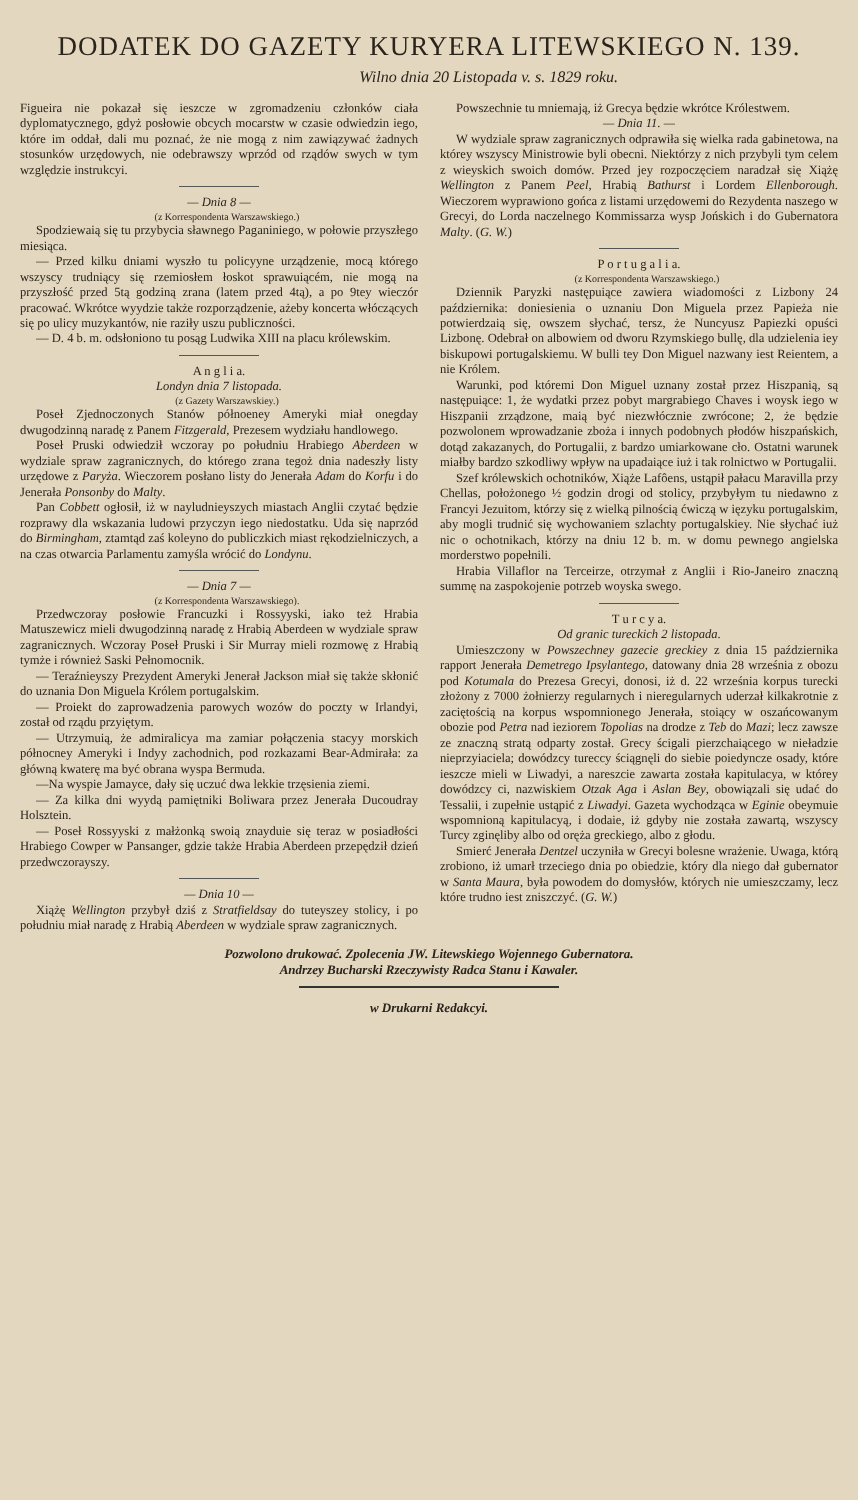DODATEK DO GAZETY KURYERA LITEWSKIEGO N. 139.
Wilno dnia 20 Listopada v. s. 1829 roku.
Figueira nie pokazał się ieszcze w zgromadzeniu członków ciała dyplomatycznego, gdyż posłowie obcych mocarstw w czasie odwiedzin iego, które im oddał, dali mu poznać, że nie mogą z nim zawiązywać żadnych stosunków urzędowych, nie odebrawszy wprzód od rządów swych w tym względzie instrukcyi.
— Dnia 8 —
(z Korrespondenta Warszawskiego.)
Spodziewaią się tu przybycia sławnego Paganiniego, w połowie przyszłego miesiąca.
— Przed kilku dniami wyszło tu policyyne urządzenie, mocą którego wszyscy trudniący się rzemiosłem łoskot sprawuiącém, nie mogą na przyszłość przed 5tą godziną zrana (latem przed 4tą), a po 9tey wieczór pracować. Wkrótce wyydzie także rozporządzenie, ażeby koncerta włóczących się po ulicy muzykantów, nie raziły uszu publiczności.
— D. 4 b. m. odsłoniono tu posąg Ludwika XIII na placu królewskim.
A n g l i a.
Londyn dnia 7 listopada.
(z Gazety Warszawskiey.)
Poseł Zjednoczonych Stanów półnoeney Ameryki miał onegday dwugodzinną naradę z Panem Fitzgerald, Prezesem wydziału handlowego.
Poseł Pruski odwiedził wczoray po południu Hrabiego Aberdeen w wydziale spraw zagranicznych, do którego zrana tegoż dnia nadeszły listy urzędowe z Paryża. Wieczorem posłano listy do Jenerała Adam do Korfu i do Jenerała Ponsonby do Malty.
Pan Cobbett ogłosił, iż w nayludnieyszych miastach Anglii czytać będzie rozprawy dla wskazania ludowi przyczyn iego niedostatku. Uda się naprzód do Birmingham, ztamtąd zaś koleyno do publiczkich miast rękodzielniczych, a na czas otwarcia Parlamentu zamyśla wrócić do Londynu.
— Dnia 7 —
(z Korrespondenta Warszawskiego).
Przedwczoray posłowie Francuzki i Rossyyski, iako też Hrabia Matuszewicz mieli dwugodzinną naradę z Hrabią Aberdeen w wydziale spraw zagranicznych. Wczoray Poseł Pruski i Sir Murray mieli rozmowę z Hrabią tymże i również Saski Pełnomocnik.
— Teraźnieyszy Prezydent Ameryki Jenerał Jackson miał się także skłonić do uznania Don Miguela Królem portugalskim.
— Proiekt do zaprowadzenia parowych wozów do poczty w Irlandyi, został od rządu przyiętym.
— Utrzymuią, że admiralicya ma zamiar połączenia stacyy morskich północney Ameryki i Indyy zachodnich, pod rozkazami Bear-Admirała: za główną kwaterę ma być obrana wyspa Bermuda.
—Na wyspie Jamayce, dały się uczuć dwa lekkie trzęsienia ziemi.
— Za kilka dni wyydą pamiętniki Boliwara przez Jenerała Ducoudray Holsztein.
— Poseł Rossyyski z małżonką swoią znayduie się teraz w posiadłości Hrabiego Cowper w Pansanger, gdzie także Hrabia Aberdeen przepędził dzień przedwczorayszy.
— Dnia 10 —
Xiążę Wellington przybył dziś z Stratfieldsay do tuteyszey stolicy, i po południu miał naradę z Hrabią Aberdeen w wydziale spraw zagranicznych.
Powszechnie tu mniemają, iż Grecya będzie wkrótce Królestwem.
— Dnia 11. —
W wydziale spraw zagranicznych odprawiła się wielka rada gabinetowa, na którey wszyscy Ministrowie byli obecni. Niektórzy z nich przybyli tym celem z wieyskich swoich domów. Przed jey rozpoczęciem naradzał się Xiążę Wellington z Panem Peel, Hrabią Bathurst i Lordem Ellenborough. Wieczorem wyprawiono gońca z listami urzędowemi do Rezydenta naszego w Grecyi, do Lorda naczelnego Kommissarza wysp Jońskich i do Gubernatora Malty. (G. W.)
P o r t u g a l i a.
(z Korrespondenta Warszawskiego.)
Dziennik Paryzki następuiące zawiera wiadomości z Lizbony 24 października: doniesienia o uznaniu Don Miguela przez Papieża nie potwierdzaią się, owszem słychać, tersz, że Nuncyusz Papiezki opuści Lizbonę. Odebrał on albowiem od dworu Rzymskiego bullę, dla udzielenia iey biskupowi portugalskiemu. W bulli tey Don Miguel nazwany iest Reientem, a nie Królem.
Warunki, pod któremi Don Miguel uznany został przez Hiszpanią, są następuiące: 1, że wydatki przez pobyt margrabiego Chaves i woysk iego w Hiszpanii zrządzone, maią być niezwłócznie zwrócone; 2, że będzie pozwolonem wprowadzanie zboża i innych podobnych płodów hiszpańskich, dotąd zakazanych, do Portugalii, z bardzo umiarkowane cło. Ostatni warunek miałby bardzo szkodliwy wpływ na upadaiące iuż i tak rolnictwo w Portugalii.
Szef królewskich ochotników, Xiąże Lafôens, ustąpił pałacu Maravilla przy Chellas, położonego ½ godzin drogi od stolicy, przybyłym tu niedawno z Francyi Jezuitom, którzy się z wielką pilnością ćwiczą w ięzyku portugalskim, aby mogli trudnić się wychowaniem szlachty portugalskiey. Nie słychać iuż nic o ochotnikach, którzy na dniu 12 b. m. w domu pewnego angielska morderstwo popełnili.
Hrabia Villaflor na Terceirze, otrzymał z Anglii i Rio-Janeiro znaczną summę na zaspokojenie potrzeb woyska swego.
T u r c y a.
Od granic tureckich 2 listopada.
Umieszczony w Powszechney gazecie greckiey z dnia 15 października rapport Jenerała Demetrego Ipsylantego, datowany dnia 28 września z obozu pod Kotumala do Prezesa Grecyi, donosi, iż d. 22 września korpus turecki złożony z 7000 żołnierzy regularnych i nieregularnych uderzał kilkakrotnie z zaciętością na korpus wspomnionego Jenerała, stoiący w oszańcowanym obozie pod Petra nad ieziorem Topolias na drodze z Teb do Mazi; lecz zawsze ze znaczną stratą odparty został. Grecy ścigali pierzchaiącego w nieładzie nieprzyiaciela; dowódzcy tureccy ściągnęli do siebie poiedyncze osady, które ieszcze mieli w Liwadyi, a nareszcie zawarta została kapitulacya, w którey dowódzcy ci, nazwiskiem Otzak Aga i Aslan Bey, obowiązali się udać do Tessalii, i zupełnie ustąpić z Liwadyi. Gazeta wychodząca w Eginie obeymuie wspomnioną kapitulacyą, i dodaie, iż gdyby nie została zawartą, wszyscy Turcy zginęliby albo od oręża greckiego, albo z głodu.
Smierć Jenerała Dentzel uczyniła w Grecyi bolesne wrażenie. Uwaga, którą zrobiono, iż umarł trzeciego dnia po obiedzie, który dla niego dał gubernator w Santa Maura, była powodem do domysłów, których nie umieszczamy, lecz które trudno iest zniszczyć. (G. W.)
Pozwolono drukować. Zpolecenia JW. Litewskiego Wojennego Gubernatora.
Andrzey Bucharski Rzeczywisty Radca Stanu i Kawaler.
w Drukarni Redakcyi.